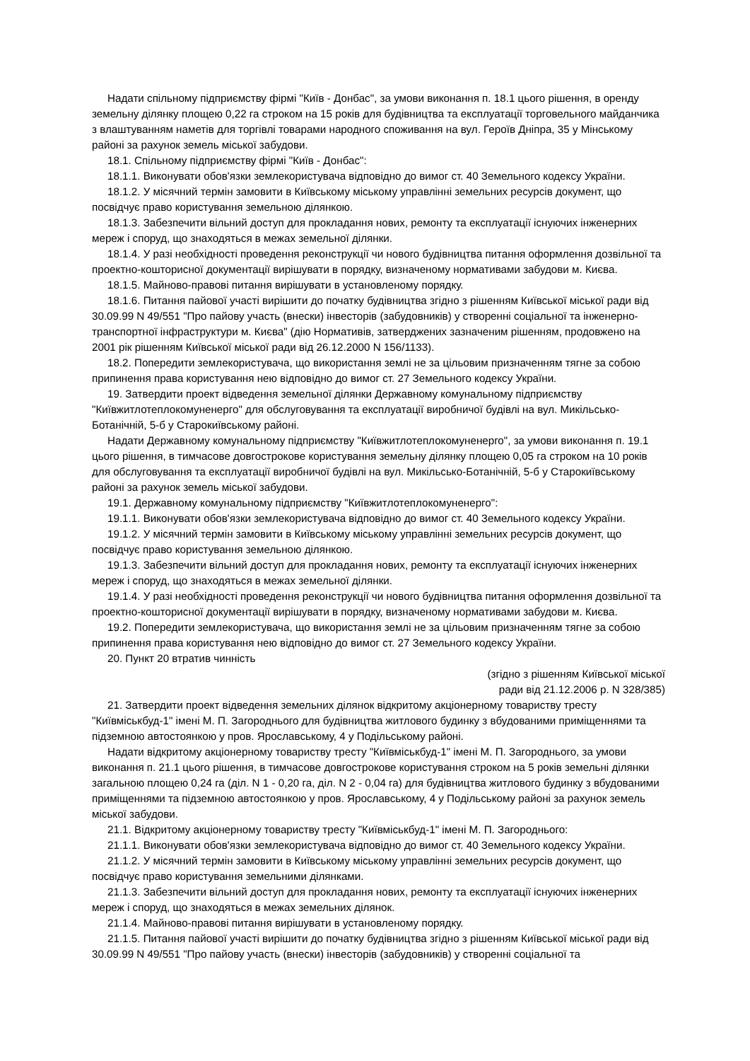Надати спільному підприємству фірмі "Київ - Донбас", за умови виконання п. 18.1 цього рішення, в оренду земельну ділянку площею 0,22 га строком на 15 років для будівництва та експлуатації торговельного майданчика з влаштуванням наметів для торгівлі товарами народного споживання на вул. Героїв Дніпра, 35 у Мінському районі за рахунок земель міської забудови.
18.1. Спільному підприємству фірмі "Київ - Донбас":
18.1.1. Виконувати обов'язки землекористувача відповідно до вимог ст. 40 Земельного кодексу України.
18.1.2. У місячний термін замовити в Київському міському управлінні земельних ресурсів документ, що посвідчує право користування земельною ділянкою.
18.1.3. Забезпечити вільний доступ для прокладання нових, ремонту та експлуатації існуючих інженерних мереж і споруд, що знаходяться в межах земельної ділянки.
18.1.4. У разі необхідності проведення реконструкції чи нового будівництва питання оформлення дозвільної та проектно-кошторисної документації вирішувати в порядку, визначеному нормативами забудови м. Києва.
18.1.5. Майново-правові питання вирішувати в установленому порядку.
18.1.6. Питання пайової участі вирішити до початку будівництва згідно з рішенням Київської міської ради від 30.09.99 N 49/551 "Про пайову участь (внески) інвесторів (забудовників) у створенні соціальної та інженерно-транспортної інфраструктури м. Києва" (дію Нормативів, затверджених зазначеним рішенням, продовжено на 2001 рік рішенням Київської міської ради від 26.12.2000 N 156/1133).
18.2. Попередити землекористувача, що використання землі не за цільовим призначенням тягне за собою припинення права користування нею відповідно до вимог ст. 27 Земельного кодексу України.
19. Затвердити проект відведення земельної ділянки Державному комунальному підприємству "Київжитлотеплокомуненерго" для обслуговування та експлуатації виробничої будівлі на вул. Микільсько-Ботанічній, 5-б у Старокиївському районі.
Надати Державному комунальному підприємству "Київжитлотеплокомуненерго", за умови виконання п. 19.1 цього рішення, в тимчасове довгострокове користування земельну ділянку площею 0,05 га строком на 10 років для обслуговування та експлуатації виробничої будівлі на вул. Микільсько-Ботанічній, 5-б у Старокиївському районі за рахунок земель міської забудови.
19.1. Державному комунальному підприємству "Київжитлотеплокомуненерго":
19.1.1. Виконувати обов'язки землекористувача відповідно до вимог ст. 40 Земельного кодексу України.
19.1.2. У місячний термін замовити в Київському міському управлінні земельних ресурсів документ, що посвідчує право користування земельною ділянкою.
19.1.3. Забезпечити вільний доступ для прокладання нових, ремонту та експлуатації існуючих інженерних мереж і споруд, що знаходяться в межах земельної ділянки.
19.1.4. У разі необхідності проведення реконструкції чи нового будівництва питання оформлення дозвільної та проектно-кошторисної документації вирішувати в порядку, визначеному нормативами забудови м. Києва.
19.2. Попередити землекористувача, що використання землі не за цільовим призначенням тягне за собою припинення права користування нею відповідно до вимог ст. 27 Земельного кодексу України.
20. Пункт 20 втратив чинність
(згідно з рішенням Київської міської
ради від 21.12.2006 р. N 328/385)
21. Затвердити проект відведення земельних ділянок відкритому акціонерному товариству тресту "Київміськбуд-1" імені М. П. Загороднього для будівництва житлового будинку з вбудованими приміщеннями та підземною автостоянкою у пров. Ярославському, 4 у Подільському районі.
Надати відкритому акціонерному товариству тресту "Київміськбуд-1" імені М. П. Загороднього, за умови виконання п. 21.1 цього рішення, в тимчасове довгострокове користування строком на 5 років земельні ділянки загальною площею 0,24 га (діл. N 1 - 0,20 га, діл. N 2 - 0,04 га) для будівництва житлового будинку з вбудованими приміщеннями та підземною автостоянкою у пров. Ярославському, 4 у Подільському районі за рахунок земель міської забудови.
21.1. Відкритому акціонерному товариству тресту "Київміськбуд-1" імені М. П. Загороднього:
21.1.1. Виконувати обов'язки землекористувача відповідно до вимог ст. 40 Земельного кодексу України.
21.1.2. У місячний термін замовити в Київському міському управлінні земельних ресурсів документ, що посвідчує право користування земельними ділянками.
21.1.3. Забезпечити вільний доступ для прокладання нових, ремонту та експлуатації існуючих інженерних мереж і споруд, що знаходяться в межах земельних ділянок.
21.1.4. Майново-правові питання вирішувати в установленому порядку.
21.1.5. Питання пайової участі вирішити до початку будівництва згідно з рішенням Київської міської ради від 30.09.99 N 49/551 "Про пайову участь (внески) інвесторів (забудовників) у створенні соціальної та